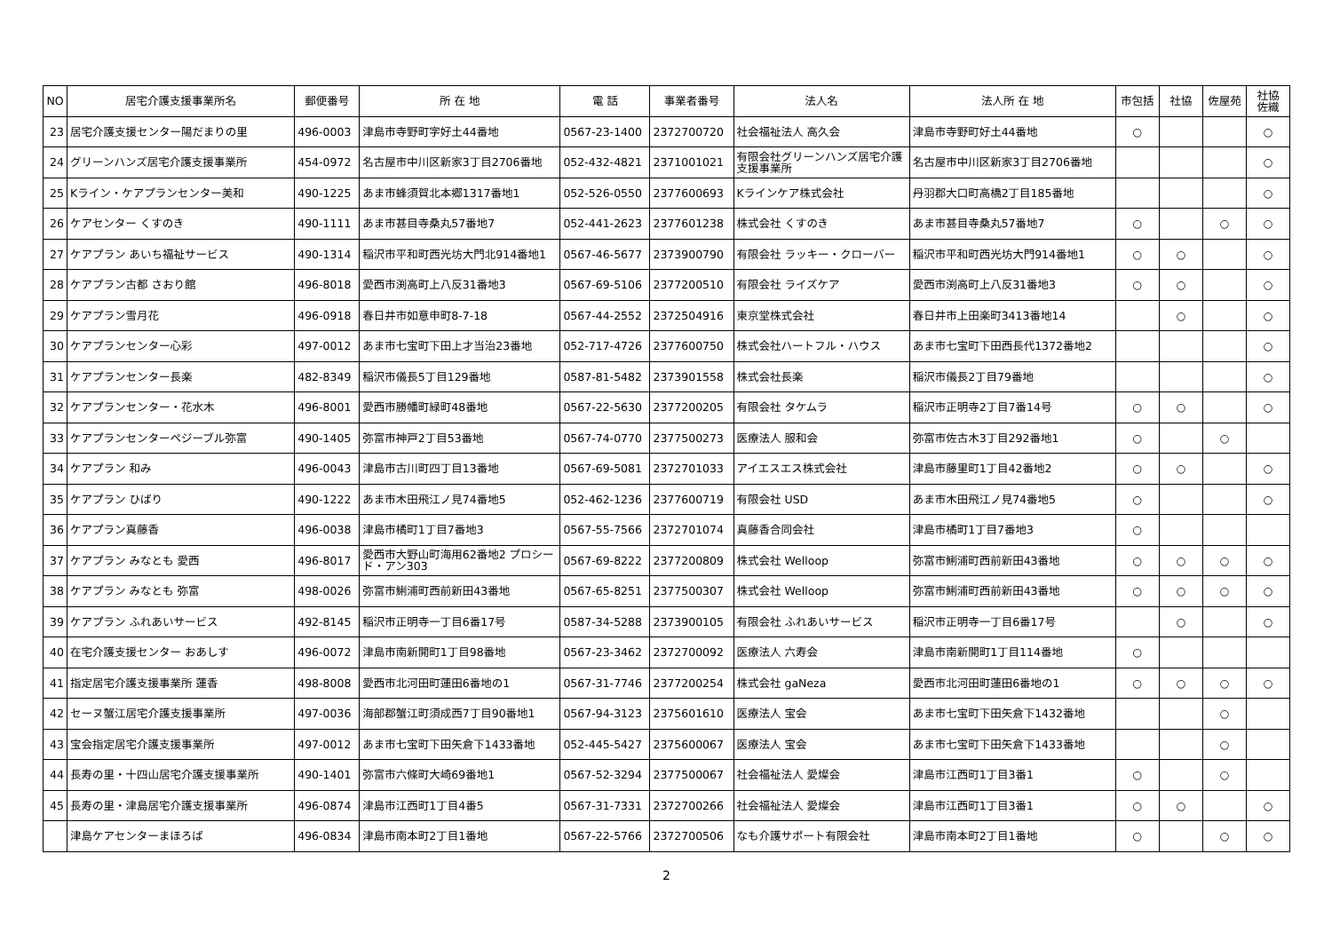| NO | 居宅介護支援事業所名 | 郵便番号 | 所 在 地 | 電 話 | 事業者番号 | 法人名 | 法人所 在 地 | 市包括 | 社協 | 佐屋苑 | 社協 佐織 |
| --- | --- | --- | --- | --- | --- | --- | --- | --- | --- | --- | --- |
| 23 | 居宅介護支援センター陽だまりの里 | 496-0003 | 津島市寺野町字好土44番地 | 0567-23-1400 | 2372700720 | 社会福祉法人 高久会 | 津島市寺野町好土44番地 | ○ | | | ○ |
| 24 | グリーンハンズ居宅介護支援事業所 | 454-0972 | 名古屋市中川区新家3丁目2706番地 | 052-432-4821 | 2371001021 | 有限会社グリーンハンズ居宅介護支援事業所 | 名古屋市中川区新家3丁目2706番地 | | | | ○ |
| 25 | Kライン・ケアプランセンター美和 | 490-1225 | あま市蜂須賀北本郷1317番地1 | 052-526-0550 | 2377600693 | Kラインケア株式会社 | 丹羽郡大口町高橋2丁目185番地 | | | | ○ |
| 26 | ケアセンター くすのき | 490-1111 | あま市甚目寺桑丸57番地7 | 052-441-2623 | 2377601238 | 株式会社 くすのき | あま市甚目寺桑丸57番地7 | ○ | | ○ | ○ |
| 27 | ケアプラン あいち福祉サービス | 490-1314 | 稲沢市平和町西光坊大門北914番地1 | 0567-46-5677 | 2373900790 | 有限会社 ラッキー・クローバー | 稲沢市平和町西光坊大門914番地1 | ○ | ○ | | ○ |
| 28 | ケアプラン古都 さおり館 | 496-8018 | 愛西市渕高町上八反31番地3 | 0567-69-5106 | 2377200510 | 有限会社 ライズケア | 愛西市渕高町上八反31番地3 | ○ | ○ | | ○ |
| 29 | ケアプラン雪月花 | 496-0918 | 春日井市如意申町8-7-18 | 0567-44-2552 | 2372504916 | 東京堂株式会社 | 春日井市上田楽町3413番地14 | | ○ | | ○ |
| 30 | ケアプランセンター心彩 | 497-0012 | あま市七宝町下田上才当治23番地 | 052-717-4726 | 2377600750 | 株式会社ハートフル・ハウス | あま市七宝町下田西長代1372番地2 | | | | ○ |
| 31 | ケアプランセンター長楽 | 482-8349 | 稲沢市儀長5丁目129番地 | 0587-81-5482 | 2373901558 | 株式会社長楽 | 稲沢市儀長2丁目79番地 | | | | ○ |
| 32 | ケアプランセンター・花水木 | 496-8001 | 愛西市勝幡町緑町48番地 | 0567-22-5630 | 2377200205 | 有限会社 タケムラ | 稲沢市正明寺2丁目7番14号 | ○ | ○ | | ○ |
| 33 | ケアプランセンターペジーブル弥富 | 490-1405 | 弥富市神戸2丁目53番地 | 0567-74-0770 | 2377500273 | 医療法人 服和会 | 弥富市佐古木3丁目292番地1 | ○ | | ○ | |
| 34 | ケアプラン 和み | 496-0043 | 津島市古川町四丁目13番地 | 0567-69-5081 | 2372701033 | アイエスエス株式会社 | 津島市藤里町1丁目42番地2 | ○ | ○ | | ○ |
| 35 | ケアプラン ひばり | 490-1222 | あま市木田飛江ノ見74番地5 | 052-462-1236 | 2377600719 | 有限会社 USD | あま市木田飛江ノ見74番地5 | ○ | | | ○ |
| 36 | ケアプラン真藤香 | 496-0038 | 津島市橘町1丁目7番地3 | 0567-55-7566 | 2372701074 | 真藤香合同会社 | 津島市橘町1丁目7番地3 | ○ | | | |
| 37 | ケアプラン みなとも 愛西 | 496-8017 | 愛西市大野山町海用62番地2 プロシード・アン303 | 0567-69-8222 | 2377200809 | 株式会社 Welloop | 弥富市鯏浦町西前新田43番地 | ○ | ○ | ○ | ○ |
| 38 | ケアプラン みなとも 弥富 | 498-0026 | 弥富市鯏浦町西前新田43番地 | 0567-65-8251 | 2377500307 | 株式会社 Welloop | 弥富市鯏浦町西前新田43番地 | ○ | ○ | ○ | ○ |
| 39 | ケアプラン ふれあいサービス | 492-8145 | 稲沢市正明寺一丁目6番17号 | 0587-34-5288 | 2373900105 | 有限会社 ふれあいサービス | 稲沢市正明寺一丁目6番17号 | | ○ | | ○ |
| 40 | 在宅介護支援センター おあしす | 496-0072 | 津島市南新開町1丁目98番地 | 0567-23-3462 | 2372700092 | 医療法人 六寿会 | 津島市南新開町1丁目114番地 | ○ | | | |
| 41 | 指定居宅介護支援事業所 蓮香 | 498-8008 | 愛西市北河田町蓮田6番地の1 | 0567-31-7746 | 2377200254 | 株式会社 gaNeza | 愛西市北河田町蓮田6番地の1 | ○ | ○ | ○ | ○ |
| 42 | セーヌ蟹江居宅介護支援事業所 | 497-0036 | 海部郡蟹江町須成西7丁目90番地1 | 0567-94-3123 | 2375601610 | 医療法人 宝会 | あま市七宝町下田矢倉下1432番地 | | | ○ | |
| 43 | 宝会指定居宅介護支援事業所 | 497-0012 | あま市七宝町下田矢倉下1433番地 | 052-445-5427 | 2375600067 | 医療法人 宝会 | あま市七宝町下田矢倉下1433番地 | | | ○ | |
| 44 | 長寿の里・十四山居宅介護支援事業所 | 490-1401 | 弥富市六條町大崎69番地1 | 0567-52-3294 | 2377500067 | 社会福祉法人 愛燦会 | 津島市江西町1丁目3番1 | ○ | | ○ | |
| 45 | 長寿の里・津島居宅介護支援事業所 | 496-0874 | 津島市江西町1丁目4番5 | 0567-31-7331 | 2372700266 | 社会福祉法人 愛燦会 | 津島市江西町1丁目3番1 | ○ | ○ | | ○ |
| | 津島ケアセンターまほろば | 496-0834 | 津島市南本町2丁目1番地 | 0567-22-5766 | 2372700506 | なも介護サポート有限会社 | 津島市南本町2丁目1番地 | ○ | | ○ | ○ |
2